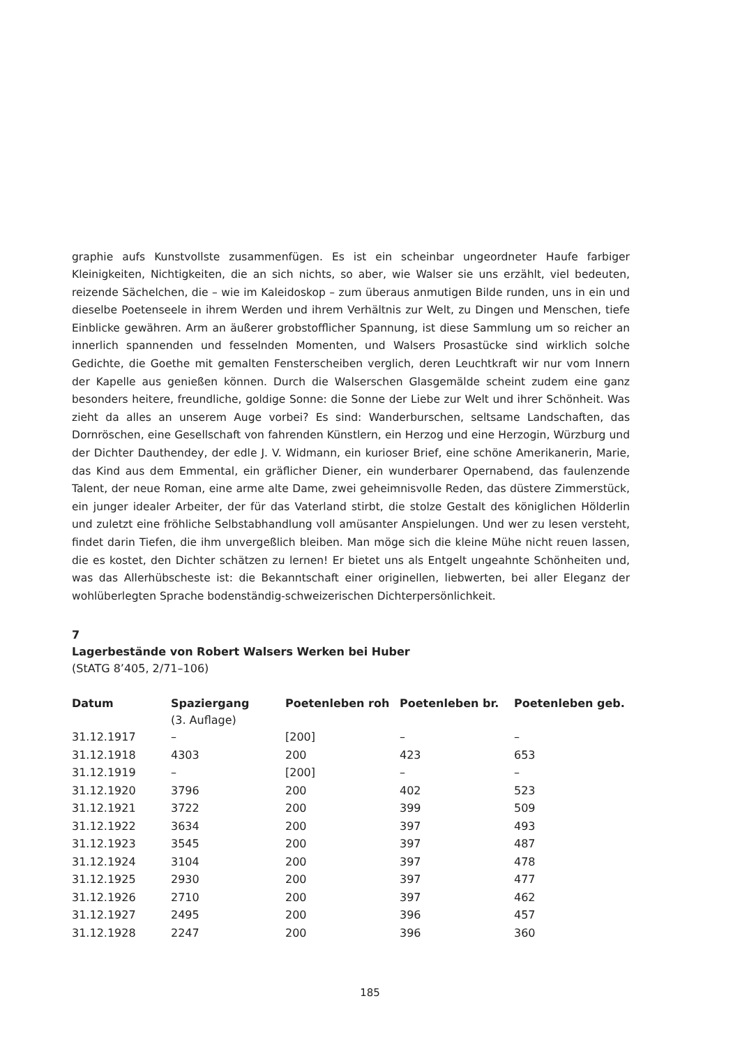graphie aufs Kunstvollste zusammenfügen. Es ist ein scheinbar ungeordneter Haufe farbiger Kleinigkeiten, Nichtigkeiten, die an sich nichts, so aber, wie Walser sie uns erzählt, viel bedeuten, reizende Sächelchen, die – wie im Kaleidoskop – zum überaus anmutigen Bilde runden, uns in ein und dieselbe Poetenseele in ihrem Werden und ihrem Verhältnis zur Welt, zu Dingen und Menschen, tiefe Einblicke gewähren. Arm an äußerer grobstofflicher Spannung, ist diese Sammlung um so reicher an innerlich spannenden und fesselnden Momenten, und Walsers Prosastücke sind wirklich solche Gedichte, die Goethe mit gemalten Fensterscheiben verglich, deren Leuchtkraft wir nur vom Innern der Kapelle aus genießen können. Durch die Walserschen Glasgemälde scheint zudem eine ganz besonders heitere, freundliche, goldige Sonne: die Sonne der Liebe zur Welt und ihrer Schönheit. Was zieht da alles an unserem Auge vorbei? Es sind: Wanderburschen, seltsame Landschaften, das Dornröschen, eine Gesellschaft von fahrenden Künstlern, ein Herzog und eine Herzogin, Würzburg und der Dichter Dauthendey, der edle J. V. Widmann, ein kurioser Brief, eine schöne Amerikanerin, Marie, das Kind aus dem Emmental, ein gräflicher Diener, ein wunderbarer Opernabend, das faulenzende Talent, der neue Roman, eine arme alte Dame, zwei geheimnisvolle Reden, das düstere Zimmerstück, ein junger idealer Arbeiter, der für das Vaterland stirbt, die stolze Gestalt des königlichen Hölderlin und zuletzt eine fröhliche Selbstabhandlung voll amüsanter Anspielungen. Und wer zu lesen versteht, findet darin Tiefen, die ihm unvergeßlich bleiben. Man möge sich die kleine Mühe nicht reuen lassen, die es kostet, den Dichter schätzen zu lernen! Er bietet uns als Entgelt ungeahnte Schönheiten und, was das Allerhübscheste ist: die Bekanntschaft einer originellen, liebwerten, bei aller Eleganz der wohlüberlegten Sprache bodenständig-schweizerischen Dichterpersönlichkeit.
7
Lagerbestände von Robert Walsers Werken bei Huber
(StATG 8’405, 2/71–106)
| Datum | Spaziergang (3. Auflage) | Poetenleben roh | Poetenleben br. | Poetenleben geb. |
| --- | --- | --- | --- | --- |
| 31.12.1917 | – | [200] | – | – |
| 31.12.1918 | 4303 | 200 | 423 | 653 |
| 31.12.1919 | – | [200] | – | – |
| 31.12.1920 | 3796 | 200 | 402 | 523 |
| 31.12.1921 | 3722 | 200 | 399 | 509 |
| 31.12.1922 | 3634 | 200 | 397 | 493 |
| 31.12.1923 | 3545 | 200 | 397 | 487 |
| 31.12.1924 | 3104 | 200 | 397 | 478 |
| 31.12.1925 | 2930 | 200 | 397 | 477 |
| 31.12.1926 | 2710 | 200 | 397 | 462 |
| 31.12.1927 | 2495 | 200 | 396 | 457 |
| 31.12.1928 | 2247 | 200 | 396 | 360 |
185